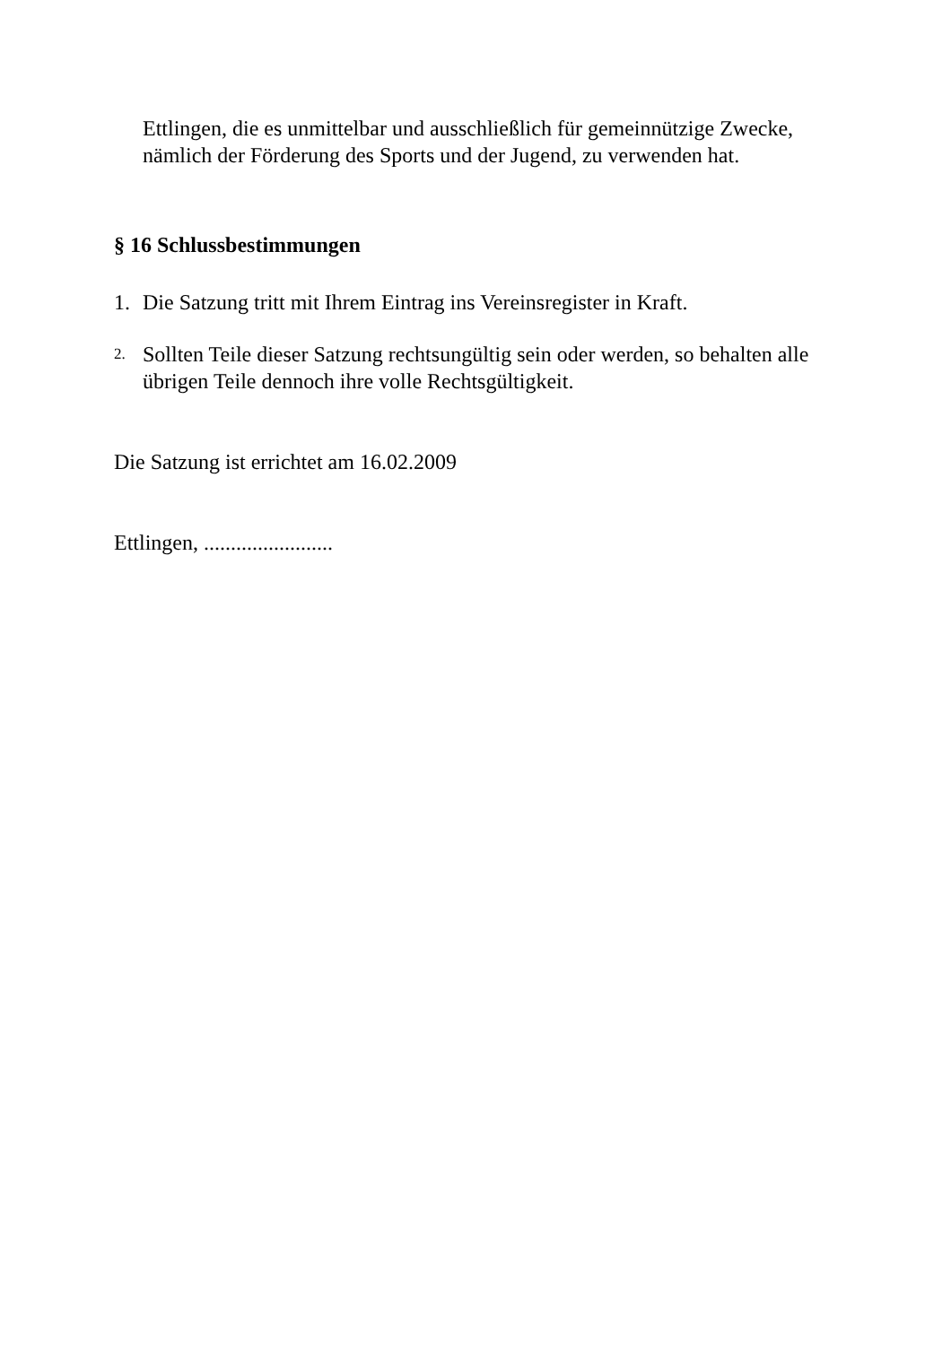Ettlingen, die es unmittelbar und ausschließlich für gemeinnützige Zwecke, nämlich der Förderung des Sports und der Jugend, zu verwenden hat.
§ 16 Schlussbestimmungen
1. Die Satzung tritt mit Ihrem Eintrag ins Vereinsregister in Kraft.
2. Sollten Teile dieser Satzung rechtsungültig sein oder werden, so behalten alle übrigen Teile dennoch ihre volle Rechtsgültigkeit.
Die Satzung ist errichtet am 16.02.2009
Ettlingen, ........................